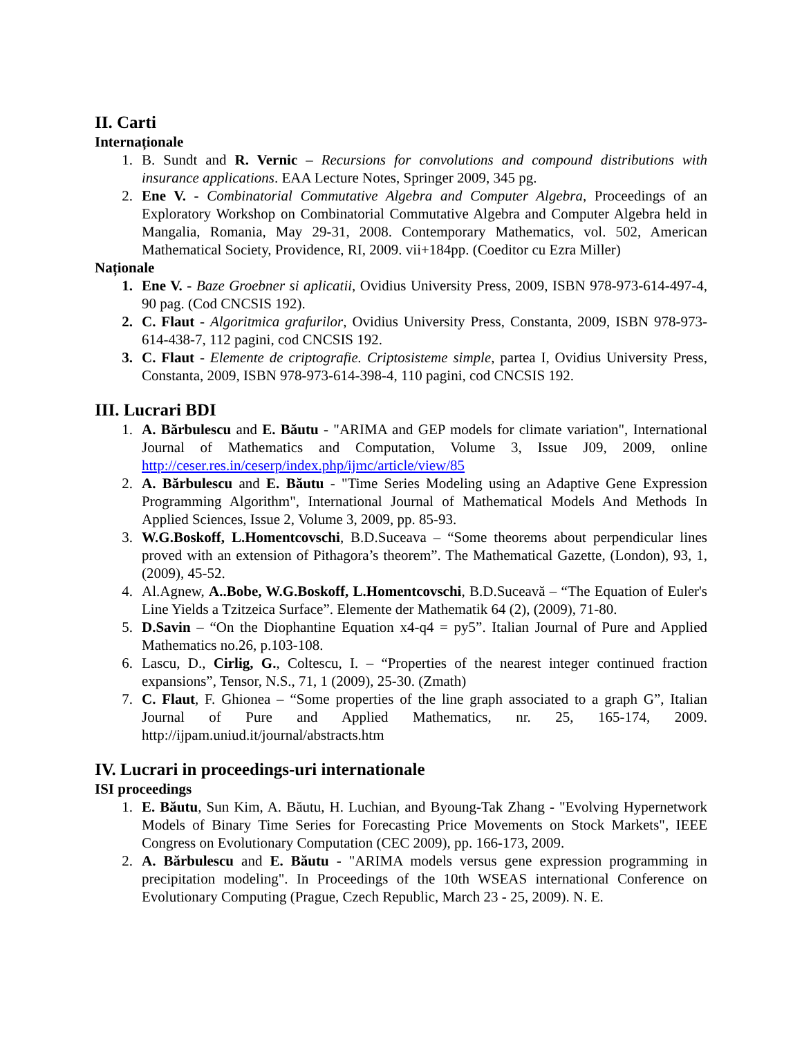II. Carti
Internaționale
1. B. Sundt and R. Vernic – Recursions for convolutions and compound distributions with insurance applications. EAA Lecture Notes, Springer 2009, 345 pg.
2. Ene V. - Combinatorial Commutative Algebra and Computer Algebra, Proceedings of an Exploratory Workshop on Combinatorial Commutative Algebra and Computer Algebra held in Mangalia, Romania, May 29-31, 2008. Contemporary Mathematics, vol. 502, American Mathematical Society, Providence, RI, 2009. vii+184pp. (Coeditor cu Ezra Miller)
Naționale
1. Ene V. - Baze Groebner si aplicatii, Ovidius University Press, 2009, ISBN 978-973-614-497-4, 90 pag. (Cod CNCSIS 192).
2. C. Flaut - Algoritmica grafurilor, Ovidius University Press, Constanta, 2009, ISBN 978-973-614-438-7, 112 pagini, cod CNCSIS 192.
3. C. Flaut - Elemente de criptografie. Criptosisteme simple, partea I, Ovidius University Press, Constanta, 2009, ISBN 978-973-614-398-4, 110 pagini, cod CNCSIS 192.
III. Lucrari BDI
1. A. Bărbulescu and E. Băutu - "ARIMA and GEP models for climate variation", International Journal of Mathematics and Computation, Volume 3, Issue J09, 2009, online http://ceser.res.in/ceserp/index.php/ijmc/article/view/85
2. A. Bărbulescu and E. Băutu - "Time Series Modeling using an Adaptive Gene Expression Programming Algorithm", International Journal of Mathematical Models And Methods In Applied Sciences, Issue 2, Volume 3, 2009, pp. 85-93.
3. W.G.Boskoff, L.Homentcovschi, B.D.Suceava – “Some theorems about perpendicular lines proved with an extension of Pithagora’s theorem”. The Mathematical Gazette, (London), 93, 1, (2009), 45-52.
4. Al.Agnew, A..Bobe, W.G.Boskoff, L.Homentcovschi, B.D.Suceavă – “The Equation of Euler's Line Yields a Tzitzeica Surface”. Elemente der Mathematik 64 (2), (2009), 71-80.
5. D.Savin – “On the Diophantine Equation x4-q4 = py5”. Italian Journal of Pure and Applied Mathematics no.26, p.103-108.
6. Lascu, D., Cirlig, G., Coltescu, I. – “Properties of the nearest integer continued fraction expansions”, Tensor, N.S., 71, 1 (2009), 25-30. (Zmath)
7. C. Flaut, F. Ghionea – “Some properties of the line graph associated to a graph G”, Italian Journal of Pure and Applied Mathematics, nr. 25, 165-174, 2009. http://ijpam.uniud.it/journal/abstracts.htm
IV. Lucrari in proceedings-uri internationale
ISI proceedings
1. E. Băutu, Sun Kim, A. Băutu, H. Luchian, and Byoung-Tak Zhang - "Evolving Hypernetwork Models of Binary Time Series for Forecasting Price Movements on Stock Markets", IEEE Congress on Evolutionary Computation (CEC 2009), pp. 166-173, 2009.
2. A. Bărbulescu and E. Băutu - "ARIMA models versus gene expression programming in precipitation modeling". In Proceedings of the 10th WSEAS international Conference on Evolutionary Computing (Prague, Czech Republic, March 23 - 25, 2009). N. E.